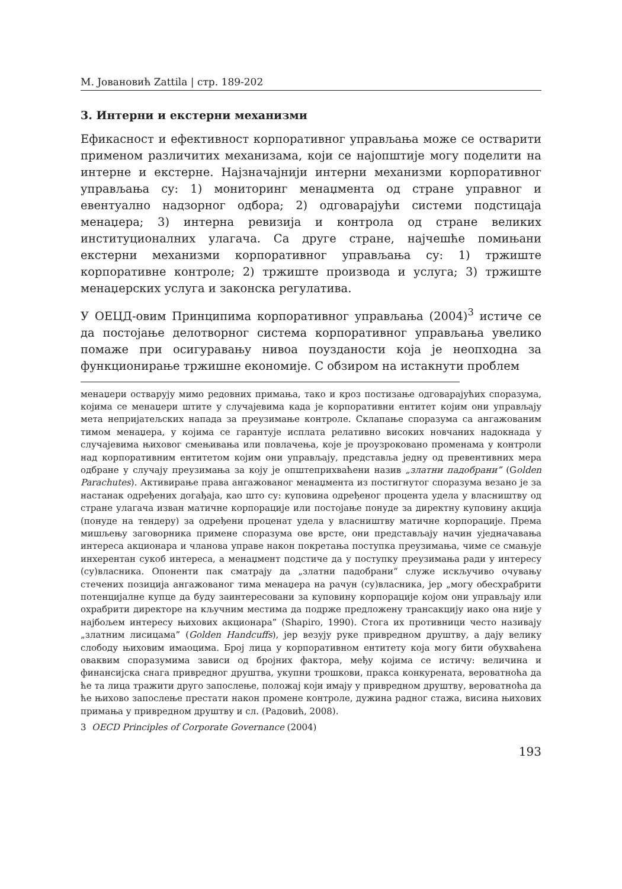М. Јовановић Zattila | стр. 189-202
3. Интерни и екстерни механизми
Ефикасност и ефективност корпоративног управљања може се остварити применом различитих механизама, који се најопштије могу поделити на интерне и екстерне. Најзначајнији интерни механизми корпоративног управљања су: 1) мониторинг менаџмента од стране управног и евентуално надзорног одбора; 2) одговарајући системи подстицаја менаџера; 3) интерна ревизија и контрола од стране великих институционалних улагача. Са друге стране, најчешће помињани екстерни механизми корпоративног управљања су: 1) тржиште корпоративне контроле; 2) тржиште производа и услуга; 3) тржиште менаџерских услуга и законска регулатива.
У ОЕЦД-овим Принципима корпоративног управљања (2004)<sup>3</sup> истиче се да постојање делотворног система корпоративног управљања увелико помаже при осигуравању нивоа поузданости која је неопходна за функционирање тржишне економије. С обзиром на истакнути проблем
менаџери остварују мимо редовних примања, тако и кроз постизање одговарајућих споразума, којима се менаџери штите у случајевима када је корпоративни ентитет којим они управљају мета непријатељских напада за преузимање контроле. Склапање споразума са ангажованим тимом менаџера, у којима се гарантује исплата релативно високих новчаних надокнада у случајевима њиховог смењивања или повлачења, које је проузроковано променама у контроли над корпоративним ентитетом којим они управљају, представља једну од превентивних мера одбране у случају преузимања за коју је општеприхваћени назив „златни падобрани” (Golden Parachutes). Активирање права ангажованог менаџмента из постигнутог споразума везано је за настанак одређених догађаја, као што су: куповина одређеног процента удела у власништву од стране улагача изван матичне корпорације или постојање понуде за директну куповину акција (понуде на тендеру) за одређени проценат удела у власништву матичне корпорације. Према мишљењу заговорника примене споразума ове врсте, они представљају начин уједначавања интереса акционара и чланова управе након покретања поступка преузимања, чиме се смањује инхерентан сукоб интереса, а менаџмент подстиче да у поступку преузимања ради у интересу (су)власника. Опоненти пак сматрају да „златни падобрани“ служе искључиво очувању стечених позиција ангажованог тима менаџера на рачун (су)власника, јер „могу обесхрабрити потенцијалне купце да буду заинтересовани за куповину корпорације којом они управљају или охрабрити директоре на кључним местима да подрже предложену трансакцију иако она није у најбољем интересу њихових акционара” (Shapiro, 1990). Стога их противници често називају „златним лисицама” (Golden Handcuffs), јер везују руке привредном друштву, а дају велику слободу њиховим имаоцима. Број лица у корпоративном ентитету која могу бити обухваћена оваквим споразумима зависи од бројних фактора, међу којима се истичу: величина и финансијска снага привредног друштва, укупни трошкови, пракса конкурената, вероватноћа да ће та лица тражити друго запослење, положај који имају у привредном друштву, вероватноћа да ће њихово запослење престати након промене контроле, дужина радног стажа, висина њихових примања у привредном друштву и сл. (Радовић, 2008).
3 OECD Principles of Corporate Governance (2004)
193